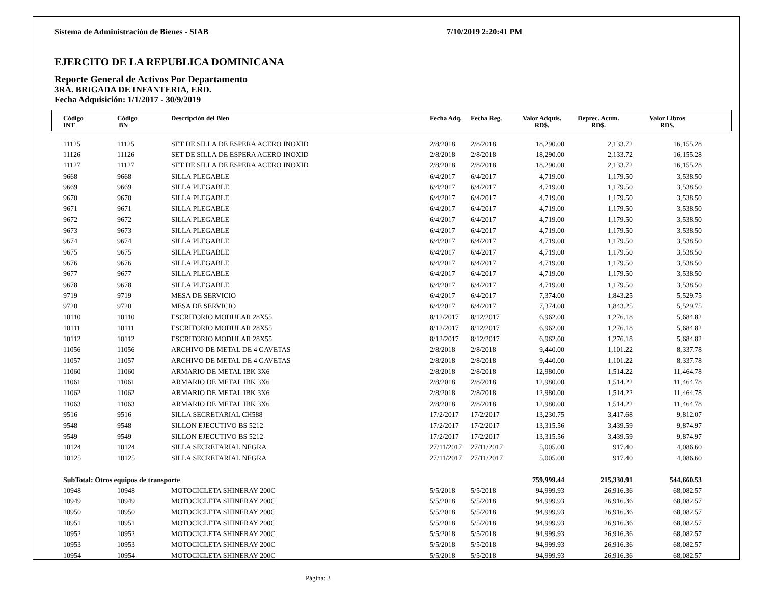Sistema de Administración de Bienes - SIAB 7/10/2019 2:20:41 PM
EJERCITO DE LA REPUBLICA DOMINICANA
Reporte General de Activos Por Departamento
3RA. BRIGADA DE INFANTERIA, ERD.
Fecha Adquisición: 1/1/2017 - 30/9/2019
| | Código INT | Código BN | Descripción del Bien | Fecha Adq. | Fecha Reg. | Valor Adquis. RD$. | Deprec. Acum. RD$. | Valor Libros RD$. | |
| --- | --- | --- | --- | --- | --- | --- | --- | --- | --- |
| | 11125 | 11125 | SET DE SILLA DE ESPERA ACERO INOXID | 2/8/2018 | 2/8/2018 | 18,290.00 | 2,133.72 | 16,155.28 | |
| | 11126 | 11126 | SET DE SILLA DE ESPERA ACERO INOXID | 2/8/2018 | 2/8/2018 | 18,290.00 | 2,133.72 | 16,155.28 | |
| | 11127 | 11127 | SET DE SILLA DE ESPERA ACERO INOXID | 2/8/2018 | 2/8/2018 | 18,290.00 | 2,133.72 | 16,155.28 | |
| | 9668 | 9668 | SILLA PLEGABLE | 6/4/2017 | 6/4/2017 | 4,719.00 | 1,179.50 | 3,538.50 | |
| | 9669 | 9669 | SILLA PLEGABLE | 6/4/2017 | 6/4/2017 | 4,719.00 | 1,179.50 | 3,538.50 | |
| | 9670 | 9670 | SILLA PLEGABLE | 6/4/2017 | 6/4/2017 | 4,719.00 | 1,179.50 | 3,538.50 | |
| | 9671 | 9671 | SILLA PLEGABLE | 6/4/2017 | 6/4/2017 | 4,719.00 | 1,179.50 | 3,538.50 | |
| | 9672 | 9672 | SILLA PLEGABLE | 6/4/2017 | 6/4/2017 | 4,719.00 | 1,179.50 | 3,538.50 | |
| | 9673 | 9673 | SILLA PLEGABLE | 6/4/2017 | 6/4/2017 | 4,719.00 | 1,179.50 | 3,538.50 | |
| | 9674 | 9674 | SILLA PLEGABLE | 6/4/2017 | 6/4/2017 | 4,719.00 | 1,179.50 | 3,538.50 | |
| | 9675 | 9675 | SILLA PLEGABLE | 6/4/2017 | 6/4/2017 | 4,719.00 | 1,179.50 | 3,538.50 | |
| | 9676 | 9676 | SILLA PLEGABLE | 6/4/2017 | 6/4/2017 | 4,719.00 | 1,179.50 | 3,538.50 | |
| | 9677 | 9677 | SILLA PLEGABLE | 6/4/2017 | 6/4/2017 | 4,719.00 | 1,179.50 | 3,538.50 | |
| | 9678 | 9678 | SILLA PLEGABLE | 6/4/2017 | 6/4/2017 | 4,719.00 | 1,179.50 | 3,538.50 | |
| | 9719 | 9719 | MESA DE SERVICIO | 6/4/2017 | 6/4/2017 | 7,374.00 | 1,843.25 | 5,529.75 | |
| | 9720 | 9720 | MESA DE SERVICIO | 6/4/2017 | 6/4/2017 | 7,374.00 | 1,843.25 | 5,529.75 | |
| | 10110 | 10110 | ESCRITORIO MODULAR 28X55 | 8/12/2017 | 8/12/2017 | 6,962.00 | 1,276.18 | 5,684.82 | |
| | 10111 | 10111 | ESCRITORIO MODULAR 28X55 | 8/12/2017 | 8/12/2017 | 6,962.00 | 1,276.18 | 5,684.82 | |
| | 10112 | 10112 | ESCRITORIO MODULAR 28X55 | 8/12/2017 | 8/12/2017 | 6,962.00 | 1,276.18 | 5,684.82 | |
| | 11056 | 11056 | ARCHIVO DE METAL DE 4 GAVETAS | 2/8/2018 | 2/8/2018 | 9,440.00 | 1,101.22 | 8,337.78 | |
| | 11057 | 11057 | ARCHIVO DE METAL DE 4 GAVETAS | 2/8/2018 | 2/8/2018 | 9,440.00 | 1,101.22 | 8,337.78 | |
| | 11060 | 11060 | ARMARIO DE METAL IBK 3X6 | 2/8/2018 | 2/8/2018 | 12,980.00 | 1,514.22 | 11,464.78 | |
| | 11061 | 11061 | ARMARIO DE METAL IBK 3X6 | 2/8/2018 | 2/8/2018 | 12,980.00 | 1,514.22 | 11,464.78 | |
| | 11062 | 11062 | ARMARIO DE METAL IBK 3X6 | 2/8/2018 | 2/8/2018 | 12,980.00 | 1,514.22 | 11,464.78 | |
| | 11063 | 11063 | ARMARIO DE METAL IBK 3X6 | 2/8/2018 | 2/8/2018 | 12,980.00 | 1,514.22 | 11,464.78 | |
| | 9516 | 9516 | SILLA SECRETARIAL CH588 | 17/2/2017 | 17/2/2017 | 13,230.75 | 3,417.68 | 9,812.07 | |
| | 9548 | 9548 | SILLON EJECUTIVO BS 5212 | 17/2/2017 | 17/2/2017 | 13,315.56 | 3,439.59 | 9,874.97 | |
| | 9549 | 9549 | SILLON EJECUTIVO BS 5212 | 17/2/2017 | 17/2/2017 | 13,315.56 | 3,439.59 | 9,874.97 | |
| | 10124 | 10124 | SILLA SECRETARIAL NEGRA | 27/11/2017 | 27/11/2017 | 5,005.00 | 917.40 | 4,086.60 | |
| | 10125 | 10125 | SILLA SECRETARIAL NEGRA | 27/11/2017 | 27/11/2017 | 5,005.00 | 917.40 | 4,086.60 | |
| | SubTotal: Otros equipos de transporte | | | | | 759,999.44 | 215,330.91 | 544,660.53 | |
| | 10948 | 10948 | MOTOCICLETA SHINERAY 200C | 5/5/2018 | 5/5/2018 | 94,999.93 | 26,916.36 | 68,082.57 | |
| | 10949 | 10949 | MOTOCICLETA SHINERAY 200C | 5/5/2018 | 5/5/2018 | 94,999.93 | 26,916.36 | 68,082.57 | |
| | 10950 | 10950 | MOTOCICLETA SHINERAY 200C | 5/5/2018 | 5/5/2018 | 94,999.93 | 26,916.36 | 68,082.57 | |
| | 10951 | 10951 | MOTOCICLETA SHINERAY 200C | 5/5/2018 | 5/5/2018 | 94,999.93 | 26,916.36 | 68,082.57 | |
| | 10952 | 10952 | MOTOCICLETA SHINERAY 200C | 5/5/2018 | 5/5/2018 | 94,999.93 | 26,916.36 | 68,082.57 | |
| | 10953 | 10953 | MOTOCICLETA SHINERAY 200C | 5/5/2018 | 5/5/2018 | 94,999.93 | 26,916.36 | 68,082.57 | |
| | 10954 | 10954 | MOTOCICLETA SHINERAY 200C | 5/5/2018 | 5/5/2018 | 94,999.93 | 26,916.36 | 68,082.57 | |
Página: 3